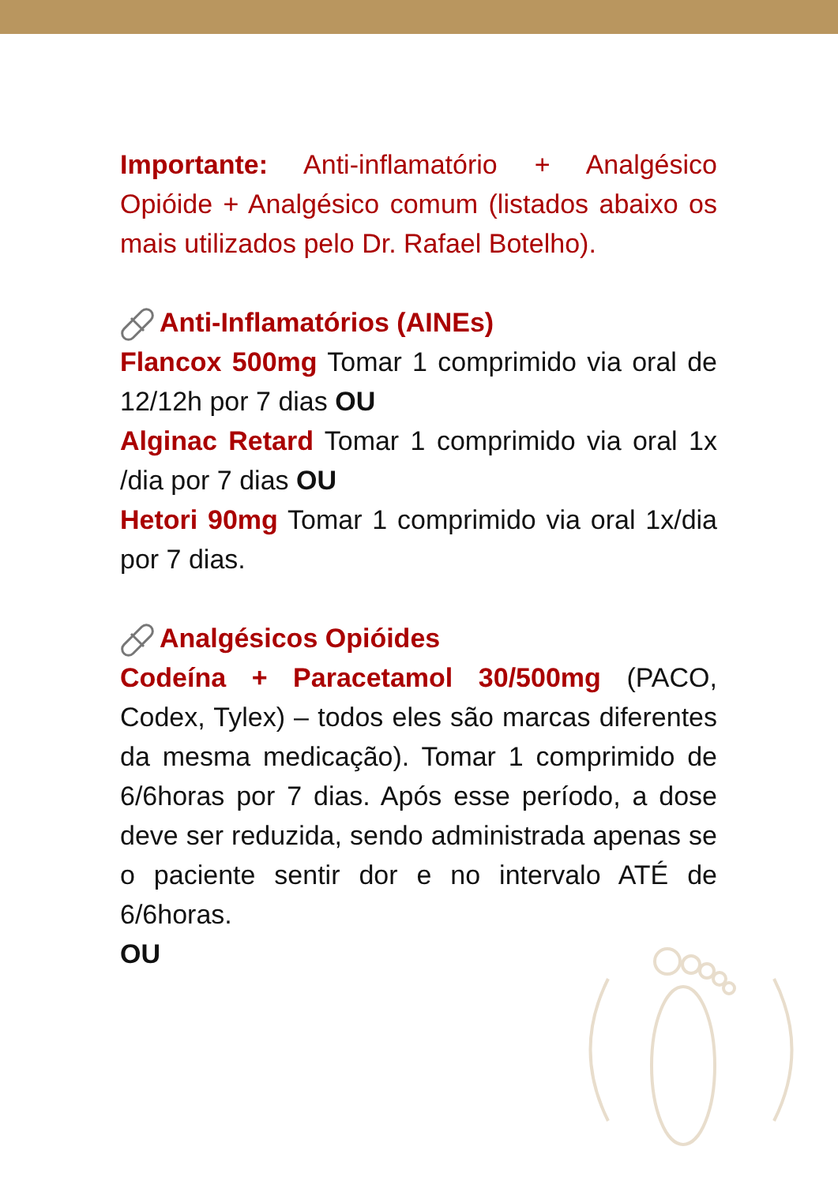Importante: Anti-inflamatório + Analgésico Opióide + Analgésico comum (listados abaixo os mais utilizados pelo Dr. Rafael Botelho).
Anti-Inflamatórios (AINEs)
Flancox 500mg Tomar 1 comprimido via oral de 12/12h por 7 dias OU
Alginac Retard Tomar 1 comprimido via oral 1x /dia por 7 dias OU
Hetori 90mg Tomar 1 comprimido via oral 1x/dia por 7 dias.
Analgésicos Opióides
Codeína + Paracetamol 30/500mg (PACO, Codex, Tylex) – todos eles são marcas diferentes da mesma medicação). Tomar 1 comprimido de 6/6horas por 7 dias. Após esse período, a dose deve ser reduzida, sendo administrada apenas se o paciente sentir dor e no intervalo ATÉ de 6/6horas.
OU